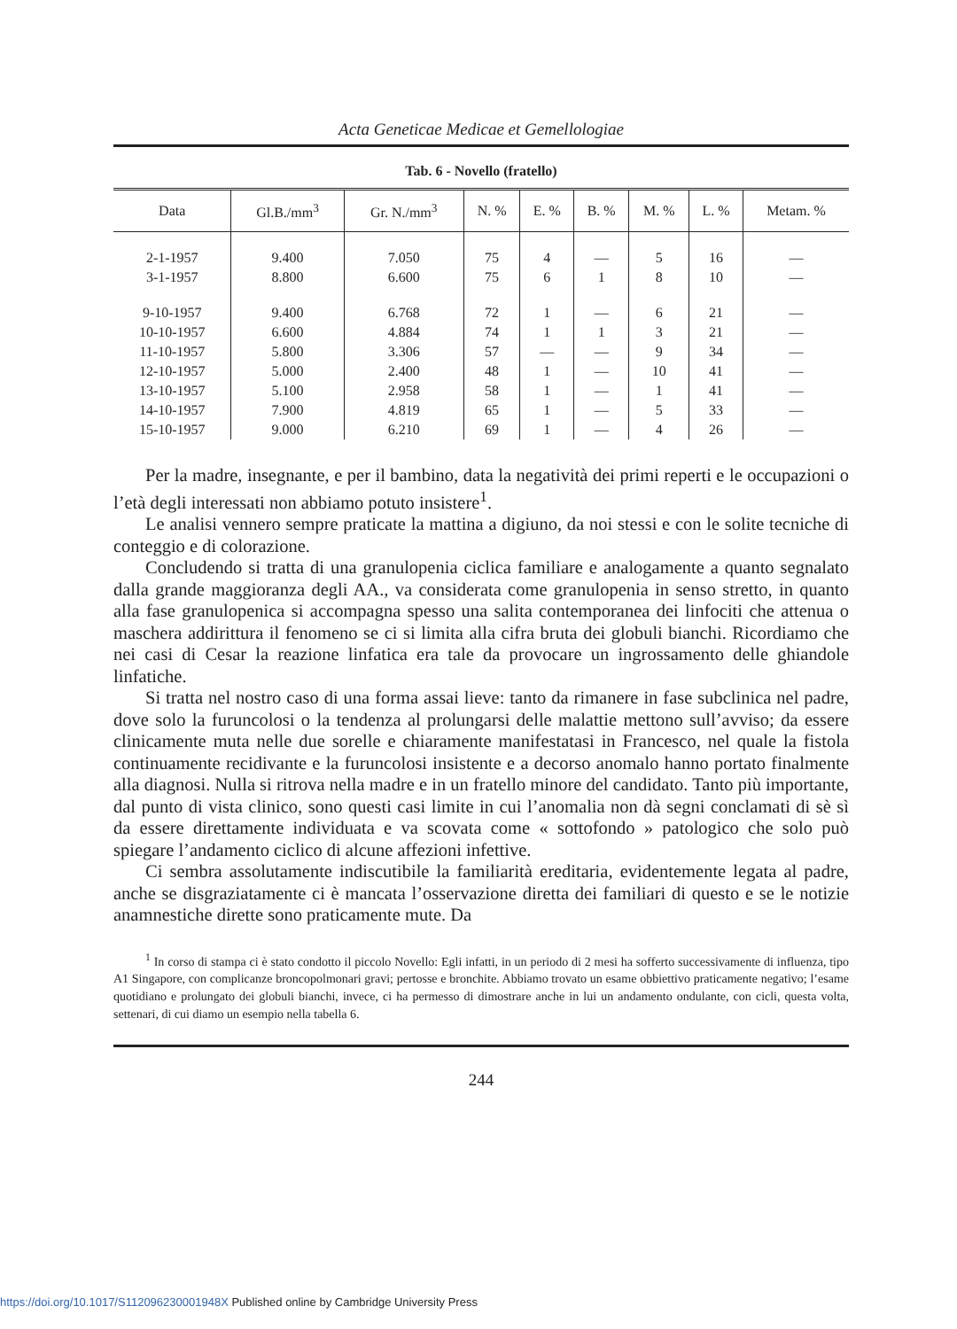Acta Geneticae Medicae et Gemellologiae
Tab. 6 - Novello (fratello)
| Data | Gl.B./mm<sup>3</sup> | Gr. N./mm<sup>3</sup> | N. % | E. % | B. % | M. % | L. % | Metam. % |
| --- | --- | --- | --- | --- | --- | --- | --- | --- |
| 2-1-1957 | 9.400 | 7.050 | 75 | 4 | — | 5 | 16 | — |
| 3-1-1957 | 8.800 | 6.600 | 75 | 6 | 1 | 8 | 10 | — |
| 9-10-1957 | 9.400 | 6.768 | 72 | 1 | — | 6 | 21 | — |
| 10-10-1957 | 6.600 | 4.884 | 74 | 1 | 1 | 3 | 21 | — |
| 11-10-1957 | 5.800 | 3.306 | 57 | — | — | 9 | 34 | — |
| 12-10-1957 | 5.000 | 2.400 | 48 | 1 | — | 10 | 41 | — |
| 13-10-1957 | 5.100 | 2.958 | 58 | 1 | — | 1 | 41 | — |
| 14-10-1957 | 7.900 | 4.819 | 65 | 1 | — | 5 | 33 | — |
| 15-10-1957 | 9.000 | 6.210 | 69 | 1 | — | 4 | 26 | — |
Per la madre, insegnante, e per il bambino, data la negatività dei primi reperti e le occupazioni o l’età degli interessati non abbiamo potuto insistere<sup>1</sup>.
Le analisi vennero sempre praticate la mattina a digiuno, da noi stessi e con le solite tecniche di conteggio e di colorazione.
Concludendo si tratta di una granulopenia ciclica familiare e analogamente a quanto segnalato dalla grande maggioranza degli AA., va considerata come granulopenia in senso stretto, in quanto alla fase granulopenica si accompagna spesso una salita contemporanea dei linfociti che attenua o maschera addirittura il fenomeno se ci si limita alla cifra bruta dei globuli bianchi. Ricordiamo che nei casi di Cesar la reazione linfatica era tale da provocare un ingrossamento delle ghiandole linfatiche.
Si tratta nel nostro caso di una forma assai lieve: tanto da rimanere in fase subclinica nel padre, dove solo la furuncolosi o la tendenza al prolungarsi delle malattie mettono sull’avviso; da essere clinicamente muta nelle due sorelle e chiaramente manifestatasi in Francesco, nel quale la fistola continuamente recidivante e la furuncolosi insistente e a decorso anomalo hanno portato finalmente alla diagnosi. Nulla si ritrova nella madre e in un fratello minore del candidato. Tanto più importante, dal punto di vista clinico, sono questi casi limite in cui l’anomalia non dà segni conclamati di sè sì da essere direttamente individuata e va scovata come « sottofondo » patologico che solo può spiegare l’andamento ciclico di alcune affezioni infettive.
Ci sembra assolutamente indiscutibile la familiarità ereditaria, evidentemente legata al padre, anche se disgraziatamente ci è mancata l’osservazione diretta dei familiari di questo e se le notizie anamnestiche dirette sono praticamente mute. Da
<sup>1</sup> In corso di stampa ci è stato condotto il piccolo Novello: Egli infatti, in un periodo di 2 mesi ha sofferto successivamente di influenza, tipo A1 Singapore, con complicanze broncopolmonari gravi; pertosse e bronchite. Abbiamo trovato un esame obbiettivo praticamente negativo; l’esame quotidiano e prolungato dei globuli bianchi, invece, ci ha permesso di dimostrare anche in lui un andamento ondulante, con cicli, questa volta, settenari, di cui diamo un esempio nella tabella 6.
244
https://doi.org/10.1017/S112096230001948X Published online by Cambridge University Press